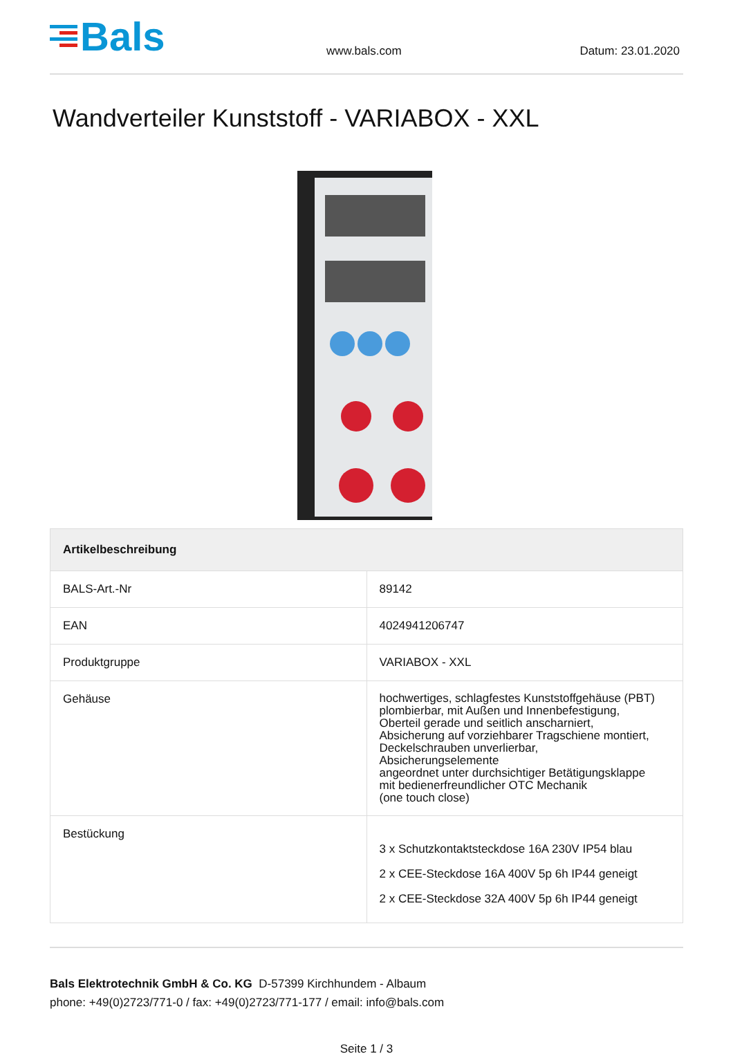Bals
www.bals.com
Datum: 23.01.2020
Wandverteiler Kunststoff - VARIABOX - XXL
| Artikelbeschreibung | |
| --- | --- |
| BALS-Art.-Nr | 89142 |
| EAN | 4024941206747 |
| Produktgruppe | VARIABOX - XXL |
| Gehäuse | hochwertiges, schlagfestes Kunststoffgehäuse (PBT) plombierbar, mit Außen und Innenbefestigung, Oberteil gerade und seitlich anscharniert, Absicherung auf vorziehbarer Tragschiene montiert, Deckelschrauben unverlierbar, Absicherungselemente angeordnet unter durchsichtiger Betätigungsklappe mit bedienerfreundlicher OTC Mechanik (one touch close) |
| Bestückung | 3 x Schutzkontaktsteckdose 16A 230V IP54 blau 2 x CEE-Steckdose 16A 400V 5p 6h IP44 geneigt 2 x CEE-Steckdose 32A 400V 5p 6h IP44 geneigt |
Bals Elektrotechnik GmbH & Co. KG D-57399 Kirchhundem - Albaum
phone: +49(0)2723/771-0 / fax: +49(0)2723/771-177 / email: info@bals.com
Seite 1 / 3